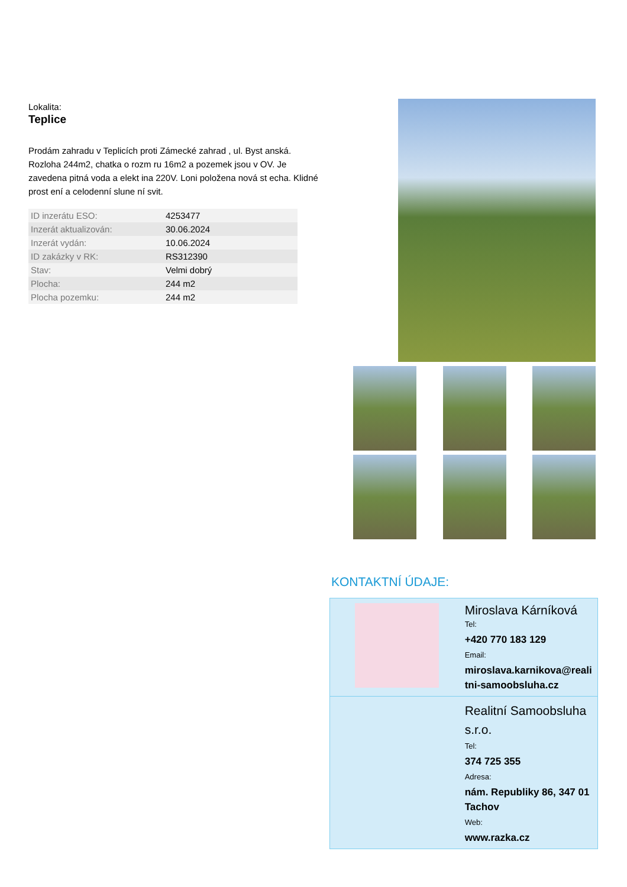Lokalita:
Teplice
Prodám zahradu v Teplicích proti Zámecké zahrad , ul. Byst anská. Rozloha 244m2, chatka o rozm ru 16m2 a pozemek jsou v OV. Je zavedena pitná voda a elekt ina 220V. Loni položena nová st echa. Klidné prost ení a celodenní slune ní svit.
| ID inzerátu ESO: | 4253477 |
| Inzerát aktualizován: | 30.06.2024 |
| Inzerát vydán: | 10.06.2024 |
| ID zakázky v RK: | RS312390 |
| Stav: | Velmi dobrý |
| Plocha: | 244 m2 |
| Plocha pozemku: | 244 m2 |
KONTAKTNÍ ÚDAJE:
Miroslava Kárníková
Tel:
+420 770 183 129
Email:
miroslava.karnikova@realitni-samoobsluha.cz
Realitní Samoobsluha s.r.o.
Tel:
374 725 355
Adresa:
nám. Republiky 86, 347 01 Tachov
Web:
www.razka.cz